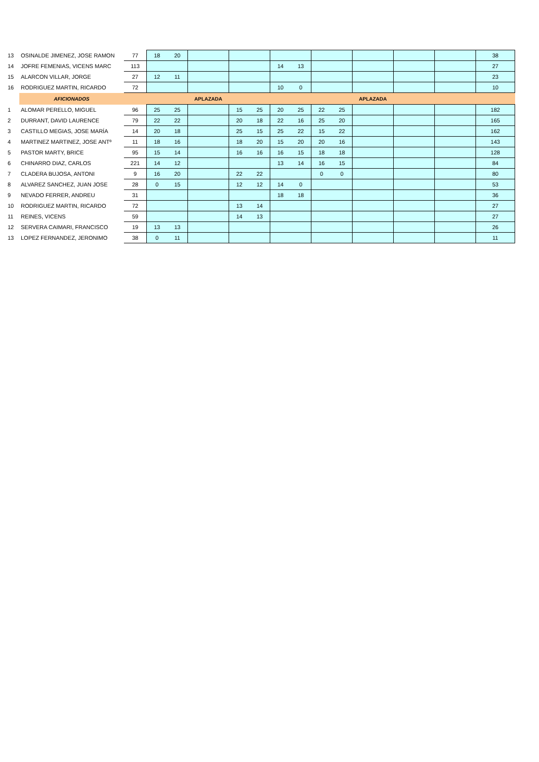| 13 | OSINALDE JIMENEZ, JOSE RAMON | 77 | 18 | 20 | | | | | | | | | | | 38 |
| 14 | JOFRE FEMENIAS, VICENS MARC | 113 | | | | | | 14 | 13 | | | | | | 27 |
| 15 | ALARCON VILLAR, JORGE | 27 | 12 | 11 | | | | | | | | | | | 23 |
| 16 | RODRIGUEZ MARTIN, RICARDO | 72 | | | | | | 10 | 0 | | | | | | 10 |
| | AFICIONADOS | | | | APLAZADA | | | | | | | APLAZADA | | | |
| 1 | ALOMAR PERELLO, MIGUEL | 96 | 25 | 25 | | 15 | 25 | 20 | 25 | 22 | 25 | | | | 182 |
| 2 | DURRANT, DAVID LAURENCE | 79 | 22 | 22 | | 20 | 18 | 22 | 16 | 25 | 20 | | | | 165 |
| 3 | CASTILLO MEGIAS, JOSE MARÍA | 14 | 20 | 18 | | 25 | 15 | 25 | 22 | 15 | 22 | | | | 162 |
| 4 | MARTINEZ MARTINEZ, JOSE ANTº | 11 | 18 | 16 | | 18 | 20 | 15 | 20 | 20 | 16 | | | | 143 |
| 5 | PASTOR MARTY, BRICE | 95 | 15 | 14 | | 16 | 16 | 16 | 15 | 18 | 18 | | | | 128 |
| 6 | CHINARRO DIAZ, CARLOS | 221 | 14 | 12 | | | | 13 | 14 | 16 | 15 | | | | 84 |
| 7 | CLADERA BUJOSA, ANTONI | 9 | 16 | 20 | | 22 | 22 | | | 0 | 0 | | | | 80 |
| 8 | ALVAREZ SANCHEZ, JUAN JOSE | 28 | 0 | 15 | | 12 | 12 | 14 | 0 | | | | | | 53 |
| 9 | NEVADO FERRER, ANDREU | 31 | | | | | | 18 | 18 | | | | | | 36 |
| 10 | RODRIGUEZ MARTIN, RICARDO | 72 | | | | 13 | 14 | | | | | | | | 27 |
| 11 | REINES, VICENS | 59 | | | | 14 | 13 | | | | | | | | 27 |
| 12 | SERVERA CAIMARI, FRANCISCO | 19 | 13 | 13 | | | | | | | | | | | 26 |
| 13 | LOPEZ FERNANDEZ, JERONIMO | 38 | 0 | 11 | | | | | | | | | | | 11 |